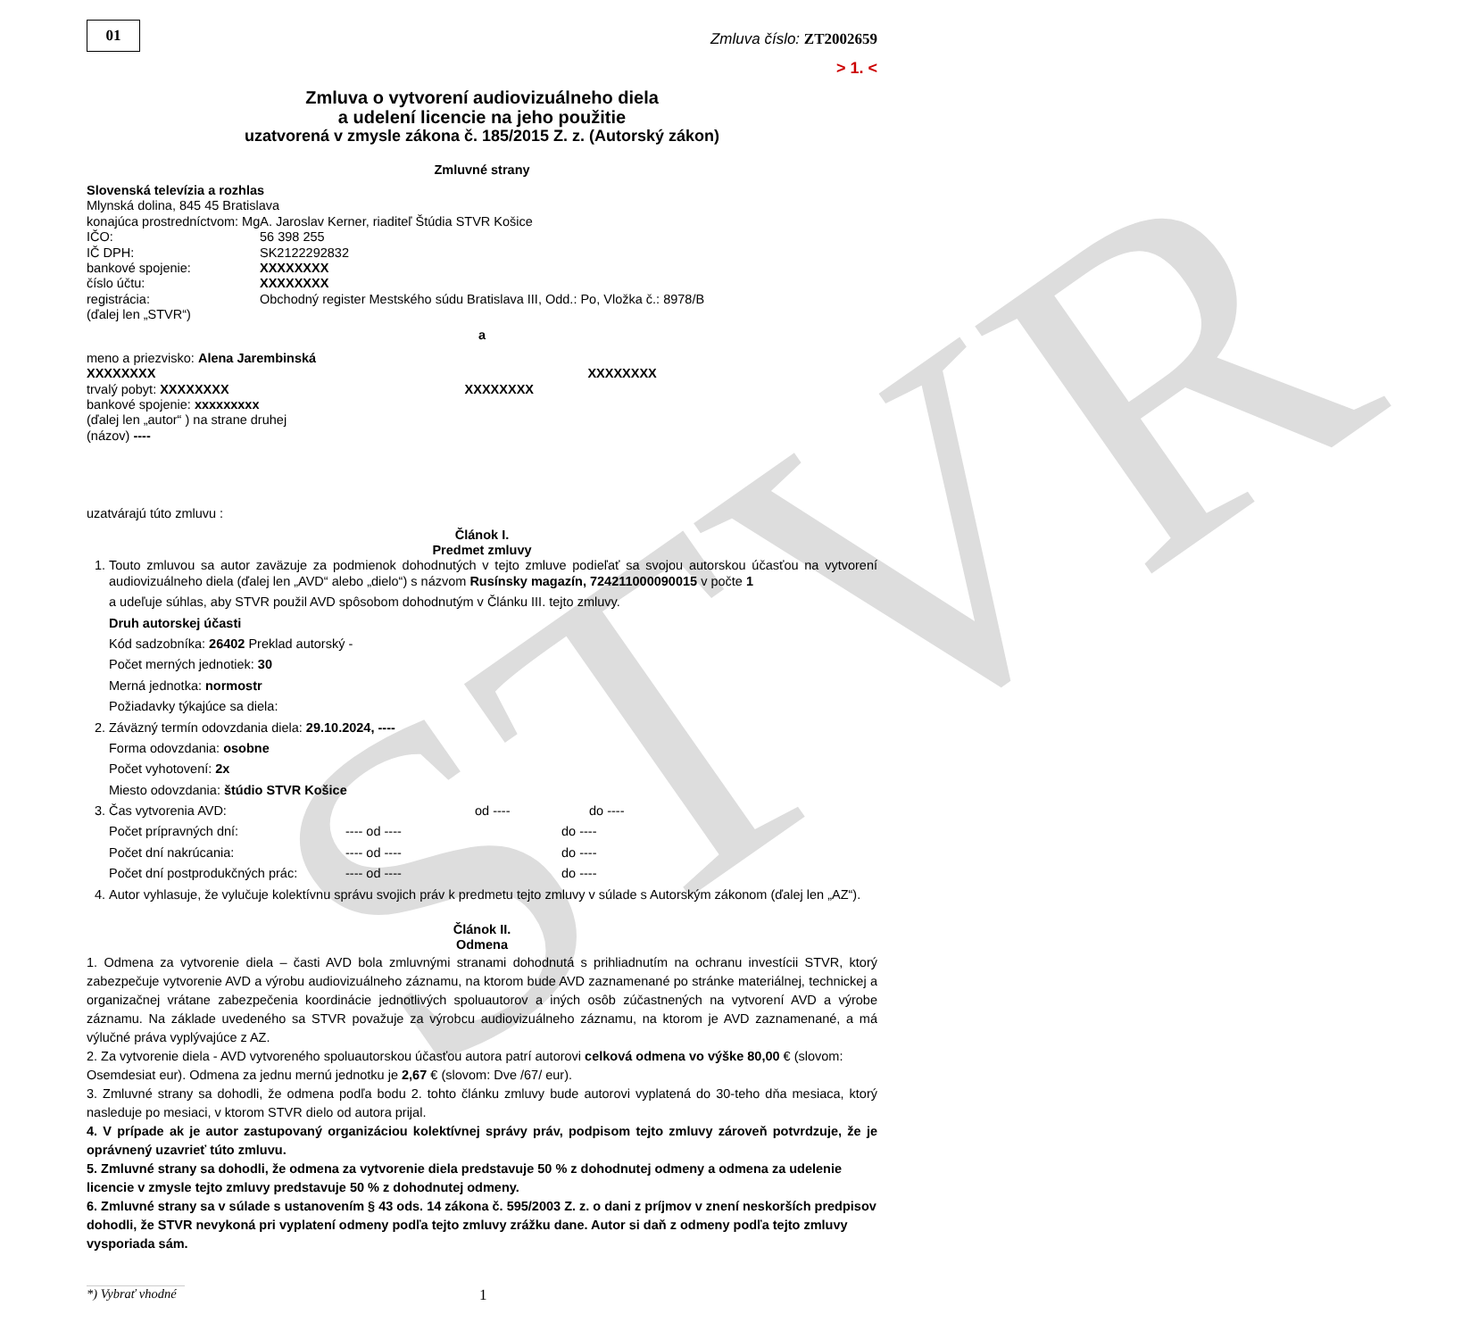STVR
01
Zmluva číslo: ZT2002659
> 1. <
Zmluva o vytvorení audiovizuálneho diela
a udelení licencie na jeho použitie
uzatvorená v zmysle zákona č. 185/2015 Z. z. (Autorský zákon)
Zmluvné strany
Slovenská televízia a rozhlas
Mlynská dolina, 845 45 Bratislava
konajúca prostredníctvom: MgA. Jaroslav Kerner, riaditeľ Štúdia STVR Košice
IČO: 56 398 255
IČ DPH: SK2122292832
bankové spojenie: XXXXXXXX
číslo účtu: XXXXXXXX
registrácia: Obchodný register Mestského súdu Bratislava III, Odd.: Po, Vložka č.: 8978/B
(ďalej len „STVR“)
a
meno a priezvisko: Alena Jarembinská
XXXXXXXX XXXXXXXX
trvalý pobyt: XXXXXXXX XXXXXXXX
bankové spojenie: xxxxxxxxx
(ďalej len „autor“ ) na strane druhej
(názov) ----
uzatvárajú túto zmluvu :
Článok I.
Predmet zmluvy
1. Touto zmluvou sa autor zaväzuje za podmienok dohodnutých v tejto zmluve podieľať sa svojou autorskou účasťou na vytvorení audiovizuálneho diela (ďalej len „AVD“ alebo „dielo“) s názvom Rusínsky magazín, 724211000090015 v počte 1
a udeľuje súhlas, aby STVR použil AVD spôsobom dohodnutým v Článku III. tejto zmluvy.
Druh autorskej účasti
Kód sadzobníka: 26402 Preklad autorský -
Počet merných jednotiek: 30
Merná jednotka: normostr
Požiadavky týkajúce sa diela:
2. Záväzný termín odovzdania diela: 29.10.2024, ----
Forma odovzdania: osobne
Počet vyhotovení: 2x
Miesto odovzdania: štúdio STVR Košice
3. Čas vytvorenia AVD: od ---- do ----
Počet prípravných dní: ---- od ---- do ----
Počet dní nakrúcania: ---- od ---- do ----
Počet dní postprodukčných prác: ---- od ---- do ----
4. Autor vyhlasuje, že vylučuje kolektívnu správu svojich práv k predmetu tejto zmluvy v súlade s Autorským zákonom (ďalej len „AZ“).
Článok II.
Odmena
1. Odmena za vytvorenie diela – časti AVD bola zmluvnými stranami dohodnutá s prihliadnutím na ochranu investícii STVR, ktorý zabezpečuje vytvorenie AVD a výrobu audiovizuálneho záznamu, na ktorom bude AVD zaznamenané po stránke materiálnej, technickej a organizačnej vrátane zabezpečenia koordinácie jednotlivých spoluautorov a iných osôb zúčastnených na vytvorení AVD a výrobe záznamu. Na základe uvedeného sa STVR považuje za výrobcu audiovizuálneho záznamu, na ktorom je AVD zaznamenané, a má výlučné práva vyplývajúce z AZ.
2. Za vytvorenie diela - AVD vytvoreného spoluautorskou účasťou autora patrí autorovi celková odmena vo výške 80,00 € (slovom: Osemdesiat eur). Odmena za jednu mernú jednotku je 2,67 € (slovom: Dve /67/ eur).
3. Zmluvné strany sa dohodli, že odmena podľa bodu 2. tohto článku zmluvy bude autorovi vyplatená do 30-teho dňa mesiaca, ktorý nasleduje po mesiaci, v ktorom STVR dielo od autora prijal.
4. V prípade ak je autor zastupovaný organizáciou kolektívnej správy práv, podpisom tejto zmluvy zároveň potvrdzuje, že je oprávnený uzavrieť túto zmluvu.
5. Zmluvné strany sa dohodli, že odmena za vytvorenie diela predstavuje 50 % z dohodnutej odmeny a odmena za udelenie licencie v zmysle tejto zmluvy predstavuje 50 % z dohodnutej odmeny.
6. Zmluvné strany sa v súlade s ustanovením § 43 ods. 14 zákona č. 595/2003 Z. z. o dani z príjmov v znení neskorších predpisov dohodli, že STVR nevykoná pri vyplatení odmeny podľa tejto zmluvy zrážku dane. Autor si daň z odmeny podľa tejto zmluvy vysporiada sám.
*) Vybrať vhodné 1